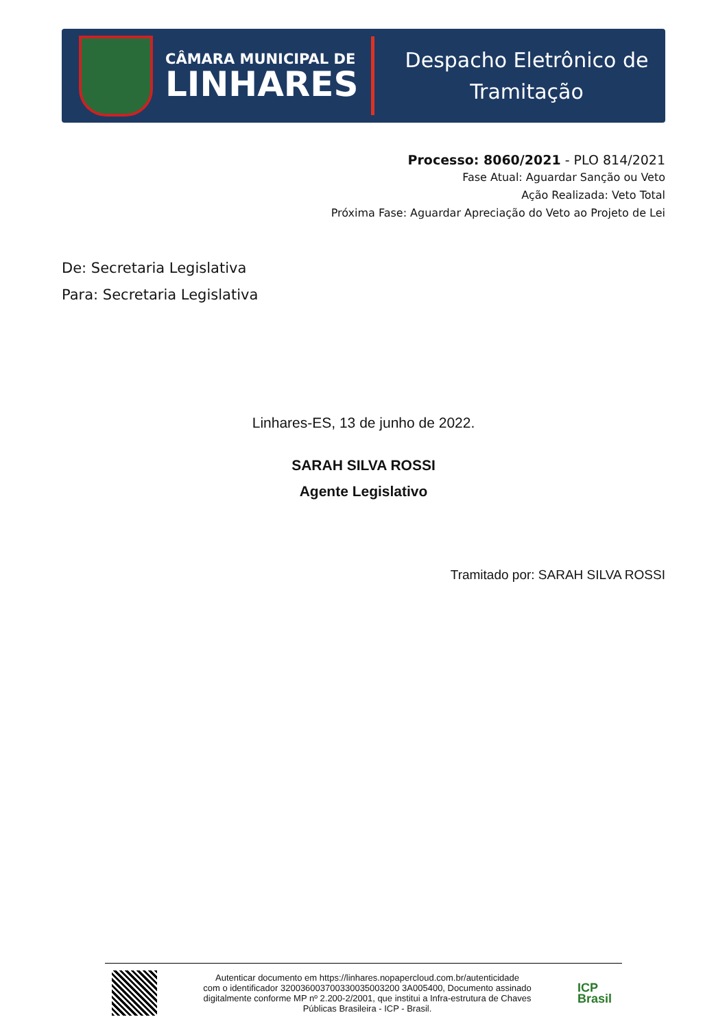CÂMARA MUNICIPAL DE
LINHARES
Despacho Eletrônico de
Tramitação
Processo: 8060/2021 - PLO 814/2021
Fase Atual: Aguardar Sanção ou Veto
Ação Realizada: Veto Total
Próxima Fase: Aguardar Apreciação do Veto ao Projeto de Lei
De: Secretaria Legislativa
Para: Secretaria Legislativa
Linhares-ES, 13 de junho de 2022.
SARAH SILVA ROSSI
Agente Legislativo
Tramitado por: SARAH SILVA ROSSI
Autenticar documento em https://linhares.nopapercloud.com.br/autenticidade
com o identificador 320036003700330035003200 3A005400, Documento assinado
digitalmente conforme MP nº 2.200-2/2001, que institui a Infra-estrutura de Chaves
Públicas Brasileira - ICP - Brasil.
ICP
Brasil